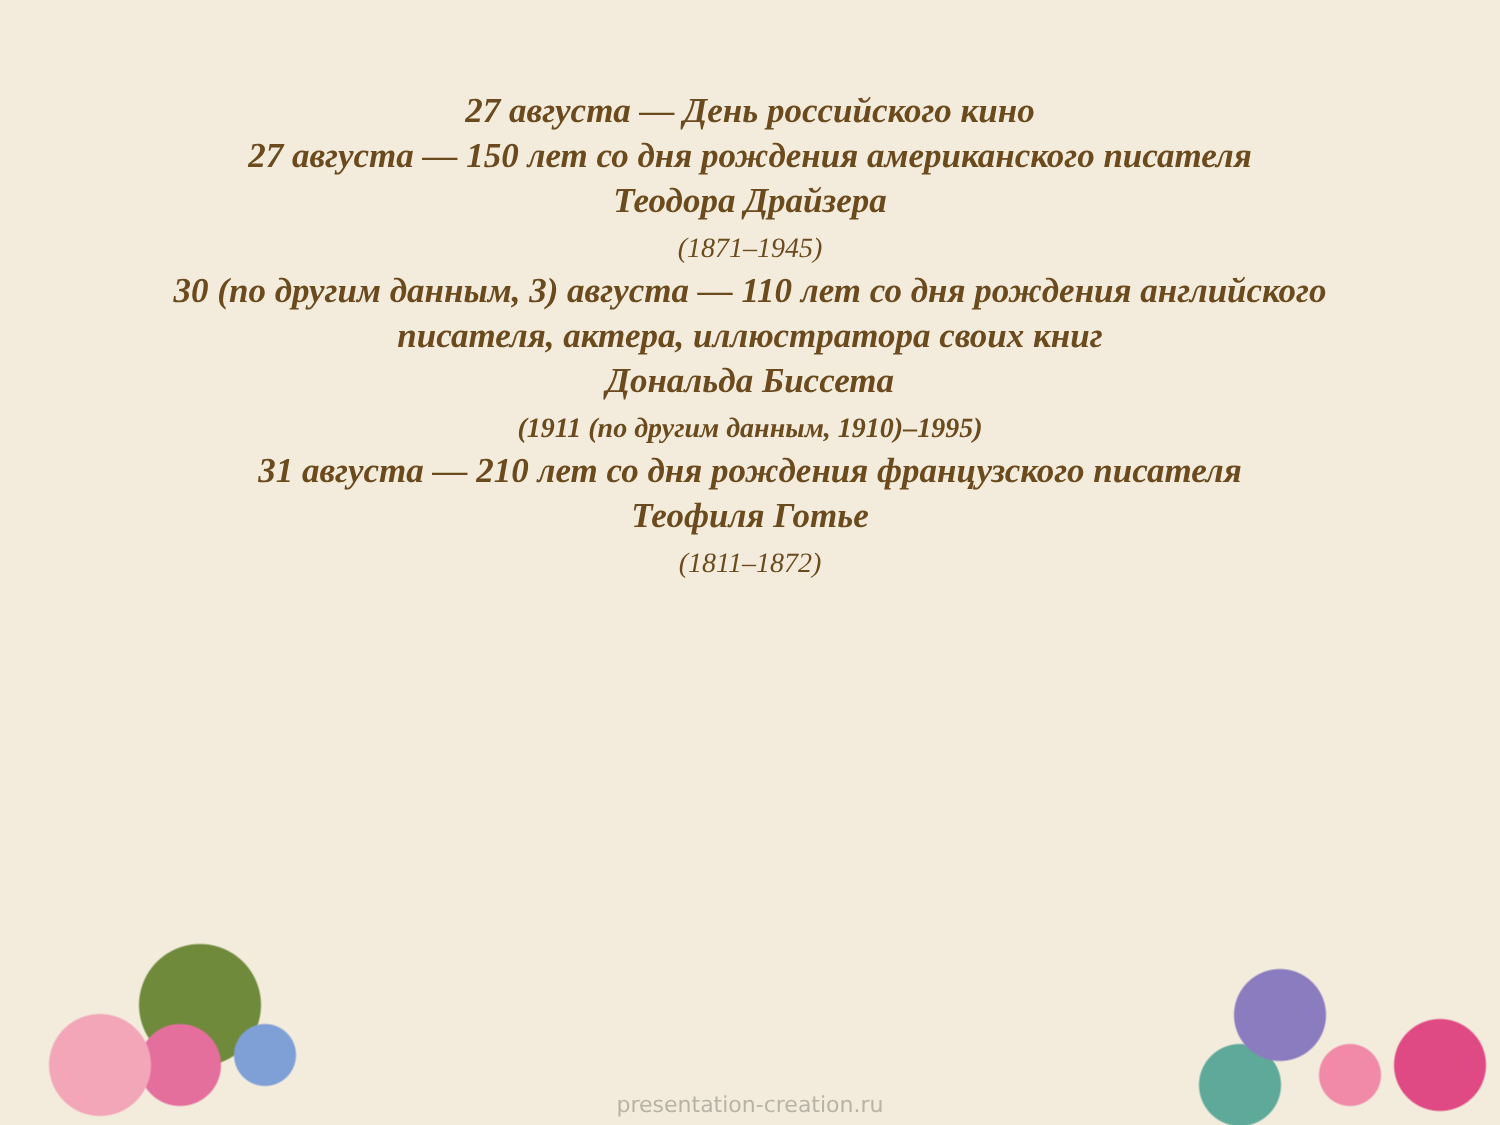27 августа — День российского кино
27 августа — 150 лет со дня рождения американского писателя
Теодора Драйзера
(1871–1945)
30 (по другим данным, 3) августа — 110 лет со дня рождения английского
писателя, актера, иллюстратора своих книг
Дональда Биссета
(1911 (по другим данным, 1910)–1995)
31 августа — 210 лет со дня рождения французского писателя
Теофиля Готье
(1811–1872)
presentation-creation.ru